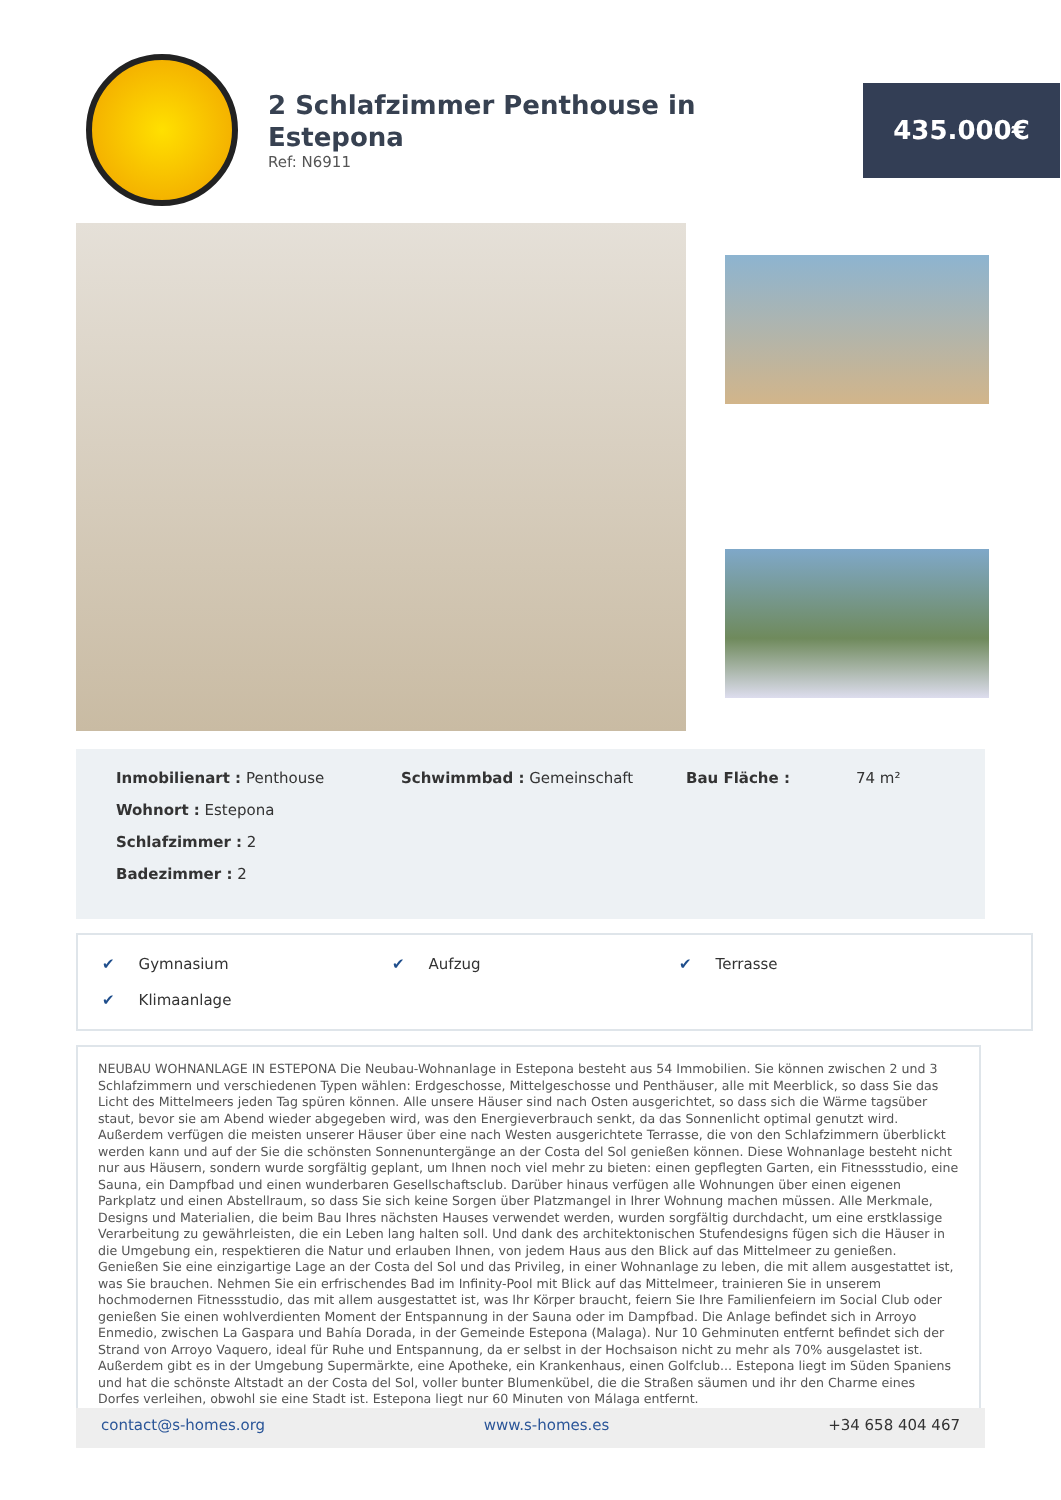2 Schlafzimmer Penthouse in Estepona
Ref: N6911
435.000€
Inmobilienart : Penthouse
Schwimmbad : Gemeinschaft
Bau Fläche :
74 m²
Wohnort : Estepona
Schlafzimmer : 2
Badezimmer : 2
✔ Gymnasium
✔ Aufzug
✔ Terrasse
✔ Klimaanlage
NEUBAU WOHNANLAGE IN ESTEPONA Die Neubau-Wohnanlage in Estepona besteht aus 54 Immobilien. Sie können zwischen 2 und 3 Schlafzimmern und verschiedenen Typen wählen: Erdgeschosse, Mittelgeschosse und Penthäuser, alle mit Meerblick, so dass Sie das Licht des Mittelmeers jeden Tag spüren können. Alle unsere Häuser sind nach Osten ausgerichtet, so dass sich die Wärme tagsüber staut, bevor sie am Abend wieder abgegeben wird, was den Energieverbrauch senkt, da das Sonnenlicht optimal genutzt wird. Außerdem verfügen die meisten unserer Häuser über eine nach Westen ausgerichtete Terrasse, die von den Schlafzimmern überblickt werden kann und auf der Sie die schönsten Sonnenuntergänge an der Costa del Sol genießen können. Diese Wohnanlage besteht nicht nur aus Häusern, sondern wurde sorgfältig geplant, um Ihnen noch viel mehr zu bieten: einen gepflegten Garten, ein Fitnessstudio, eine Sauna, ein Dampfbad und einen wunderbaren Gesellschaftsclub. Darüber hinaus verfügen alle Wohnungen über einen eigenen Parkplatz und einen Abstellraum, so dass Sie sich keine Sorgen über Platzmangel in Ihrer Wohnung machen müssen. Alle Merkmale, Designs und Materialien, die beim Bau Ihres nächsten Hauses verwendet werden, wurden sorgfältig durchdacht, um eine erstklassige Verarbeitung zu gewährleisten, die ein Leben lang halten soll. Und dank des architektonischen Stufendesigns fügen sich die Häuser in die Umgebung ein, respektieren die Natur und erlauben Ihnen, von jedem Haus aus den Blick auf das Mittelmeer zu genießen. Genießen Sie eine einzigartige Lage an der Costa del Sol und das Privileg, in einer Wohnanlage zu leben, die mit allem ausgestattet ist, was Sie brauchen. Nehmen Sie ein erfrischendes Bad im Infinity-Pool mit Blick auf das Mittelmeer, trainieren Sie in unserem hochmodernen Fitnessstudio, das mit allem ausgestattet ist, was Ihr Körper braucht, feiern Sie Ihre Familienfeiern im Social Club oder genießen Sie einen wohlverdienten Moment der Entspannung in der Sauna oder im Dampfbad. Die Anlage befindet sich in Arroyo Enmedio, zwischen La Gaspara und Bahía Dorada, in der Gemeinde Estepona (Malaga). Nur 10 Gehminuten entfernt befindet sich der Strand von Arroyo Vaquero, ideal für Ruhe und Entspannung, da er selbst in der Hochsaison nicht zu mehr als 70% ausgelastet ist. Außerdem gibt es in der Umgebung Supermärkte, eine Apotheke, ein Krankenhaus, einen Golfclub... Estepona liegt im Süden Spaniens und hat die schönste Altstadt an der Costa del Sol, voller bunter Blumenkübel, die die Straßen säumen und ihr den Charme eines Dorfes verleihen, obwohl sie eine Stadt ist. Estepona liegt nur 60 Minuten von Málaga entfernt.
contact@s-homes.org www.s-homes.es +34 658 404 467